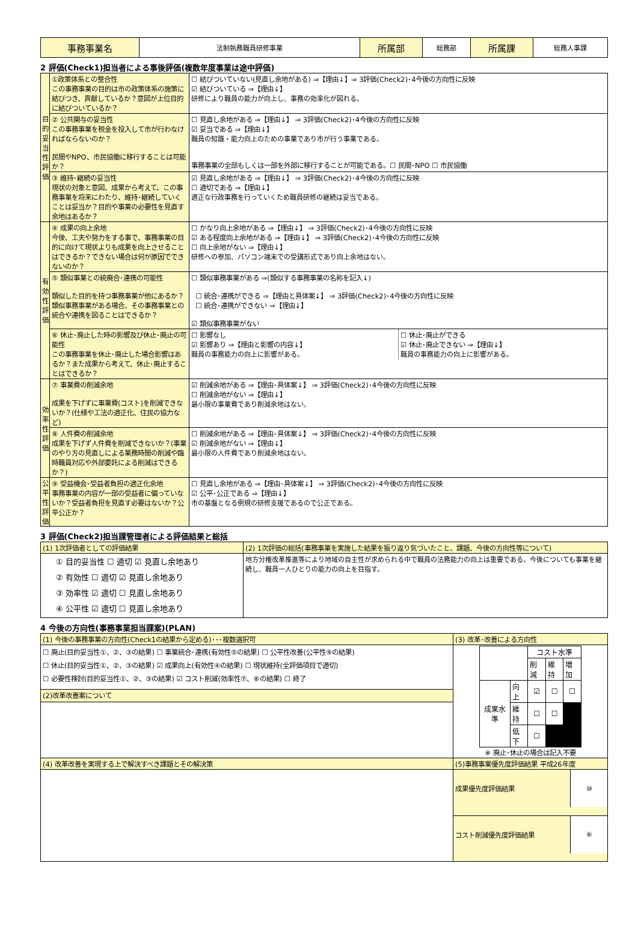| 事務事業名 | 法制執務職員研修事業 | 所属部 | 総務部 | 所属課 | 総務人事課 |
2 評価(Check1)担当者による事後評価(複数年度事業は途中評価)
| 目的妥当性評価 | ①政策体系との整合性 この事務事業の目的は市の政策体系の施策に結びつき、貢献しているか？意図が上位目的に結びついているか？ | ☐ 結びついていない(見直し余地がある) ⇒【理由↓】⇒ 3評価(Check2)･4今後の方向性に反映 ☑ 結びついている ⇒【理由↓】 研修により職員の能力が向上し、事務の効率化が図れる。 |
| | ② 公共関与の妥当性 この事務事業を税金を投入して市が行わなければならないのか？ 民間やNPO、市民協働に移行することは可能か？ | ☐ 見直し余地がある ⇒【理由↓】 ⇒ 3評価(Check2)･4今後の方向性に反映 ☑ 妥当である ⇒【理由↓】 職員の知識・能力向上のための事業であり市が行う事業である。 事務事業の全部もしくは一部を外部に移行することが可能である。☐ 民間･NPO ☐ 市民協働 |
| | ③ 維持･継続の妥当性 現状の対象と意図、成果から考えて、この事務事業を将来にわたり、維持･継続していくことは妥当か？目的や事業の必要性を見直す余地はあるか？ | ☑ 見直し余地がある ⇒【理由↓】 ⇒ 3評価(Check2)･4今後の方向性に反映 ☐ 適切である ⇒【理由↓】 適正な行政事務を行っていくため職員研修の継続は妥当である。 |
| 有効性評価 | ④ 成果の向上余地 今後、工夫や努力をする事で、事務事業の目的に向けて現状よりも成果を向上させることはできるか？できない場合は何が原因でできないのか？ | ☐ かなり向上余地がある ⇒【理由↓】 ⇒ 3評価(Check2)･4今後の方向性に反映 ☑ ある程度向上余地がある ⇒【理由↓】 ⇒ 3評価(Check2)･4今後の方向性に反映 ☐ 向上余地がない ⇒【理由↓】 研修への参加、パソコン端末での受講形式であり向上余地はない。 |
| | ⑤ 類似事業との統廃合･連携の可能性 類似した目的を持つ事務事業が他にあるか？類似事務事業がある場合、その事務事業との統合や連携を図ることはできるか？ | ☐ 類似事務事業がある ⇒(類似する事務事業の名称を記入↓) ☐ 統合･連携ができる ⇒【理由と具体案↓】 ⇒ 3評価(Check2)･4今後の方向性に反映 ☐ 統合･連携ができない ⇒【理由↓】 ☑ 類似事務事業がない |
| | ⑥ 休止･廃止した時の影響及び休止･廃止の可能性 この事務事業を休止･廃止した場合影響はあるか？また成果から考えて、休止･廃止することはできるか？ | / ☐ 影響なし ☑ 影響あり ⇒【理由と影響の内容↓】 職員の事務能力の向上に影響がある。 / ☐ 休止･廃止ができる ☑ 休止･廃止できない ⇒【理由↓】 職員の事務能力の向上に影響がある。 / |
| 効率性評価 | ⑦ 事業費の削減余地 成果を下げずに事業費(コスト)を削減できないか？(仕様や工法の適正化、住民の協力など) | ☑ 削減余地がある ⇒【理由･具体案↓】 ⇒ 3評価(Check2)･4今後の方向性に反映 ☐ 削減余地がない ⇒【理由↓】 最小限の事業費であり削減余地はない。 |
| | ⑧ 人件費の削減余地 成果を下げず人件費を削減できないか？(事業のやり方の見直しによる業務時間の削減や臨時職員対応や外部委託による削減はできるか？) | ☐ 削減余地がある ⇒【理由･具体案↓】 ⇒ 3評価(Check2)･4今後の方向性に反映 ☑ 削減余地がない ⇒【理由↓】 最小限の人件費であり削減余地はない。 |
| 公平性評価 | ⑨ 受益機会･受益者負担の適正化余地 事務事業の内容が一部の受益者に偏っていないか？受益者負担を見直す必要はないか？公平公正か？ | ☐ 見直し余地がある ⇒【理由･具体案↓】 ⇒ 3評価(Check2)･4今後の方向性に反映 ☑ 公平･公正である ⇒【理由↓】 市の基盤となる例規の研修支援であるので公正である。 |
3 評価(Check2)担当課管理者による評価結果と総括
| (1) 1次評価者としての評価結果 | (2) 1次評価の総括(事務事業を実施した結果を振り返り気づいたこと、課題、今後の方向性等について) |
| ① 目的妥当性 ☐ 適切 ☑ 見直し余地あり ② 有効性 ☐ 適切 ☑ 見直し余地あり ③ 効率性 ☑ 適切 ☐ 見直し余地あり ④ 公平性 ☑ 適切 ☐ 見直し余地あり | 地方分権改革推進等により地域の自主性が求められる中で職員の法務能力の向上は重要である。今後についても事業を継続し、職員一人ひとりの能力の向上を目指す。 |
4 今後の方向性(事務事業担当課案)(PLAN)
| (1) 今後の事務事業の方向性(Check1の結果から定める)･･･複数選択可 | (3) 改革･改善による方向性 |
| ☐ 廃止(目的妥当性①、②、③の結果) ☐ 事業統合･連携(有効性⑤の結果) ☐ 公平性改善(公平性⑨の結果) ☐ 休止(目的妥当性①、②、③の結果) ☑ 成果向上(有効性④の結果) ☐ 現状維持(全評価項目で適切) ☐ 必要性検討(目的妥当性①、②、③の結果) ☑ コスト削減(効率性⑦、⑧の結果) ☐ 終了 | / / / コスト水準 / / / / / / 削減 / 維持 / 増加 / / 成果水準 / 向上 / ☑ / ☐ / ☐ / / / 維持 / ☐ / ☐ / / / / 低下 / ☐ / / / ※ 廃止･休止の場合は記入不要 |
| (2)改革改善案について | |
| (4) 改革改善を実現する上で解決すべき課題とその解決策 | (5)事務事業優先度評価結果 平成26年度 |
| | / 成果優先度評価結果 / ⑩ / |
| | / コスト削減優先度評価結果 / ⑥ / |